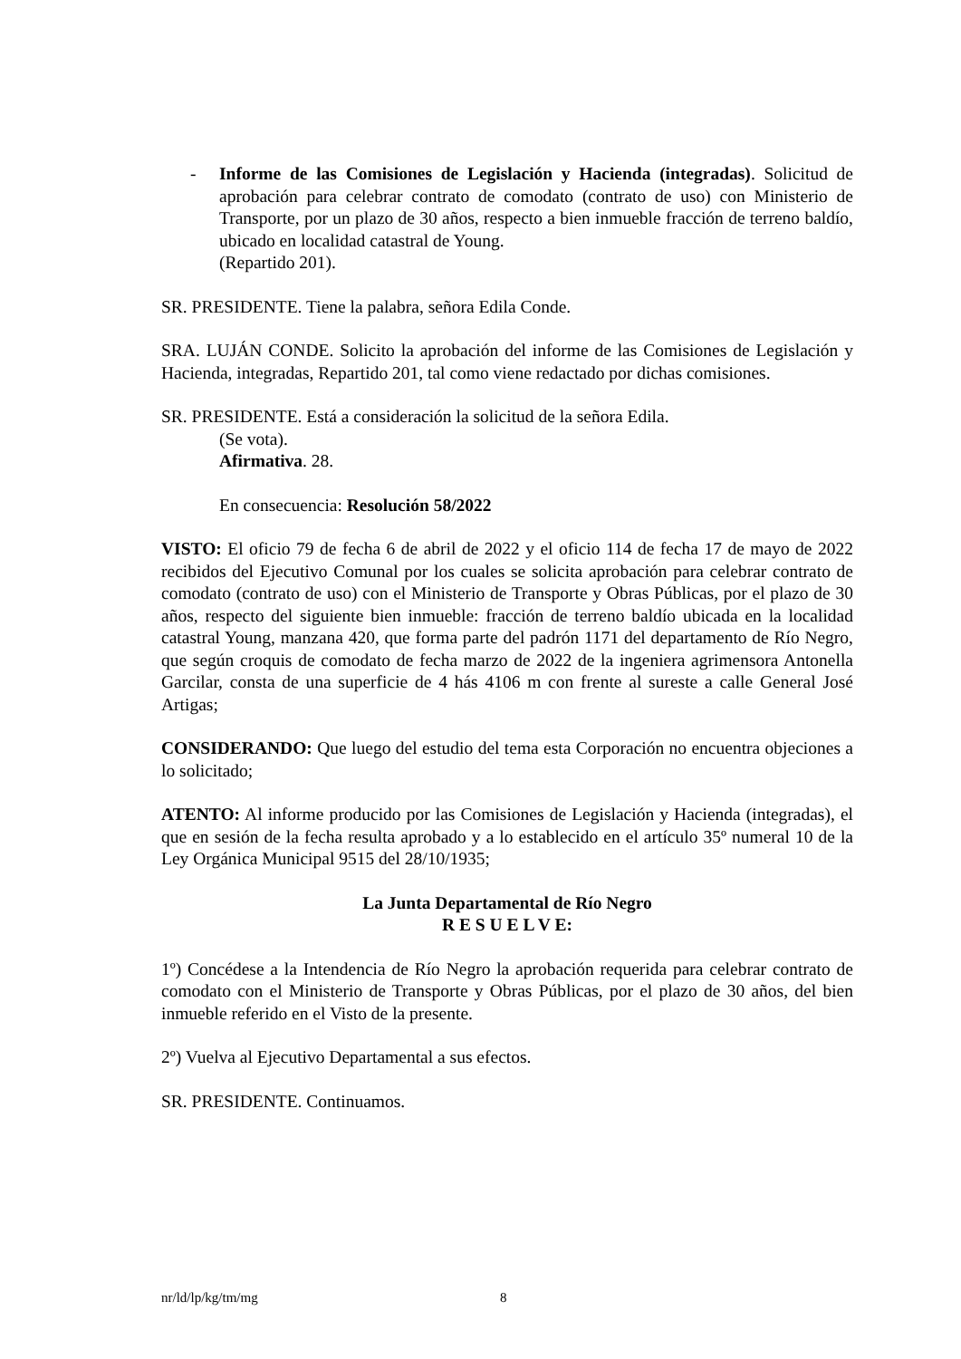- Informe de las Comisiones de Legislación y Hacienda (integradas). Solicitud de aprobación para celebrar contrato de comodato (contrato de uso) con Ministerio de Transporte, por un plazo de 30 años, respecto a bien inmueble fracción de terreno baldío, ubicado en localidad catastral de Young.
(Repartido 201).
SR. PRESIDENTE. Tiene la palabra, señora Edila Conde.
SRA. LUJÁN CONDE. Solicito la aprobación del informe de las Comisiones de Legislación y Hacienda, integradas, Repartido 201, tal como viene redactado por dichas comisiones.
SR. PRESIDENTE. Está a consideración la solicitud de la señora Edila.
(Se vota).
Afirmativa. 28.
En consecuencia: Resolución 58/2022
VISTO: El oficio 79 de fecha 6 de abril de 2022 y el oficio 114 de fecha 17 de mayo de 2022 recibidos del Ejecutivo Comunal por los cuales se solicita aprobación para celebrar contrato de comodato (contrato de uso) con el Ministerio de Transporte y Obras Públicas, por el plazo de 30 años, respecto del siguiente bien inmueble: fracción de terreno baldío ubicada en la localidad catastral Young, manzana 420, que forma parte del padrón 1171 del departamento de Río Negro, que según croquis de comodato de fecha marzo de 2022 de la ingeniera agrimensora Antonella Garcilar, consta de una superficie de 4 hás 4106 m con frente al sureste a calle General José Artigas;
CONSIDERANDO: Que luego del estudio del tema esta Corporación no encuentra objeciones a lo solicitado;
ATENTO: Al informe producido por las Comisiones de Legislación y Hacienda (integradas), el que en sesión de la fecha resulta aprobado y a lo establecido en el artículo 35º numeral 10 de la Ley Orgánica Municipal 9515 del 28/10/1935;
La Junta Departamental de Río Negro
R E S U E L V E:
1º) Concédese a la Intendencia de Río Negro la aprobación requerida para celebrar contrato de comodato con el Ministerio de Transporte y Obras Públicas, por el plazo de 30 años, del bien inmueble referido en el Visto de la presente.
2º) Vuelva al Ejecutivo Departamental a sus efectos.
SR. PRESIDENTE. Continuamos.
nr/ld/lp/kg/tm/mg 8